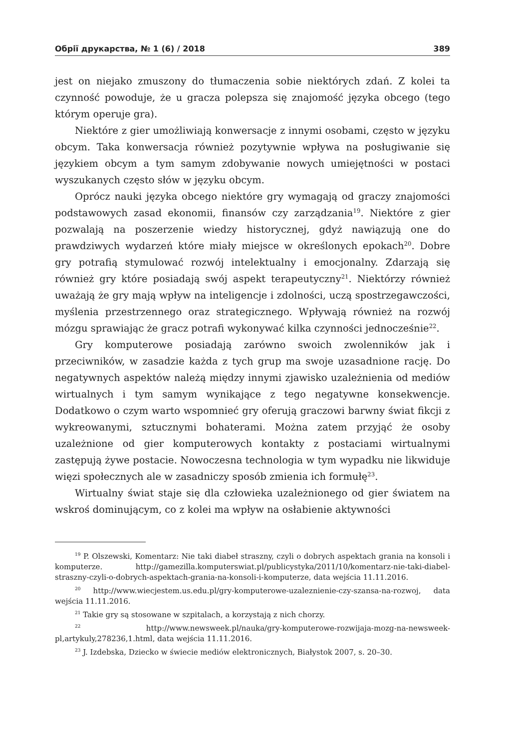Обрії друкарства, № 1 (6) / 2018 389
jest on niejako zmuszony do tłumaczenia sobie niektórych zdań. Z kolei ta czynność powoduje, że u gracza polepsza się znajomość języka obcego (tego którym operuje gra).
Niektóre z gier umożliwiają konwersacje z innymi osobami, często w języku obcym. Taka konwersacja również pozytywnie wpływa na posługiwanie się językiem obcym a tym samym zdobywanie nowych umiejętności w postaci wyszukanych często słów w języku obcym.
Oprócz nauki języka obcego niektóre gry wymagają od graczy znajomości podstawowych zasad ekonomii, finansów czy zarządzania<sup>19</sup>. Niektóre z gier pozwalają na poszerzenie wiedzy historycznej, gdyż nawiązują one do prawdziwych wydarzeń które miały miejsce w określonych epokach<sup>20</sup>. Dobre gry potrafią stymulować rozwój intelektualny i emocjonalny. Zdarzają się również gry które posiadają swój aspekt terapeutyczny<sup>21</sup>. Niektórzy również uważają że gry mają wpływ na inteligencje i zdolności, uczą spostrzegawczości, myślenia przestrzennego oraz strategicznego. Wpływają również na rozwój mózgu sprawiając że gracz potrafi wykonywać kilka czynności jednocześnie<sup>22</sup>.
Gry komputerowe posiadają zarówno swoich zwolenników jak i przeciwników, w zasadzie każda z tych grup ma swoje uzasadnione rację. Do negatywnych aspektów należą między innymi zjawisko uzależnienia od mediów wirtualnych i tym samym wynikające z tego negatywne konsekwencje. Dodatkowo o czym warto wspomnieć gry oferują graczowi barwny świat fikcji z wykreowanymi, sztucznymi bohaterami. Można zatem przyjąć że osoby uzależnione od gier komputerowych kontakty z postaciami wirtualnymi zastępują żywe postacie. Nowoczesna technologia w tym wypadku nie likwiduje więzi społecznych ale w zasadniczy sposób zmienia ich formułę<sup>23</sup>.
Wirtualny świat staje się dla człowieka uzależnionego od gier światem na wskroś dominującym, co z kolei ma wpływ na osłabienie aktywności
<sup>19</sup> P. Olszewski, Komentarz: Nie taki diabeł straszny, czyli o dobrych aspektach grania na konsoli i komputerze. http://gamezilla.komputerswiat.pl/publicystyka/2011/10/komentarz-nie-taki-diabel-straszny-czyli-o-dobrych-aspektach-grania-na-konsoli-i-komputerze, data wejścia 11.11.2016.
<sup>20</sup> http://www.wiecjestem.us.edu.pl/gry-komputerowe-uzaleznienie-czy-szansa-na-rozwoj, data wejścia 11.11.2016.
<sup>21</sup> Takie gry są stosowane w szpitalach, a korzystają z nich chorzy.
<sup>22</sup> http://www.newsweek.pl/nauka/gry-komputerowe-rozwijaja-mozg-na-newsweek-pl,artykuly,278236,1.html, data wejścia 11.11.2016.
<sup>23</sup> J. Izdebska, Dziecko w świecie mediów elektronicznych, Białystok 2007, s. 20–30.